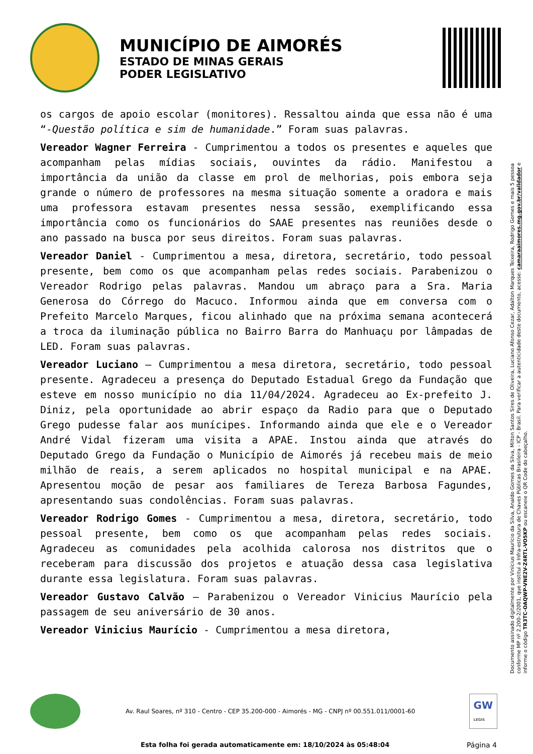MUNICÍPIO DE AIMORÉS
ESTADO DE MINAS GERAIS
PODER LEGISLATIVO
os cargos de apoio escolar (monitores). Ressaltou ainda que essa não é uma “-Questão política e sim de humanidade.” Foram suas palavras.
Vereador Wagner Ferreira - Cumprimentou a todos os presentes e aqueles que acompanham pelas mídias sociais, ouvintes da rádio. Manifestou a importância da união da classe em prol de melhorias, pois embora seja grande o número de professores na mesma situação somente a oradora e mais uma professora estavam presentes nessa sessão, exemplificando essa importância como os funcionários do SAAE presentes nas reuniões desde o ano passado na busca por seus direitos. Foram suas palavras.
Vereador Daniel - Cumprimentou a mesa, diretora, secretário, todo pessoal presente, bem como os que acompanham pelas redes sociais. Parabenizou o Vereador Rodrigo pelas palavras. Mandou um abraço para a Sra. Maria Generosa do Córrego do Macuco. Informou ainda que em conversa com o Prefeito Marcelo Marques, ficou alinhado que na próxima semana acontecerá a troca da iluminação pública no Bairro Barra do Manhuaçu por lâmpadas de LED. Foram suas palavras.
Vereador Luciano – Cumprimentou a mesa diretora, secretário, todo pessoal presente. Agradeceu a presença do Deputado Estadual Grego da Fundação que esteve em nosso município no dia 11/04/2024. Agradeceu ao Ex-prefeito J. Diniz, pela oportunidade ao abrir espaço da Radio para que o Deputado Grego pudesse falar aos munícipes. Informando ainda que ele e o Vereador André Vidal fizeram uma visita a APAE. Instou ainda que através do Deputado Grego da Fundação o Município de Aimorés já recebeu mais de meio milhão de reais, a serem aplicados no hospital municipal e na APAE. Apresentou moção de pesar aos familiares de Tereza Barbosa Fagundes, apresentando suas condolências. Foram suas palavras.
Vereador Rodrigo Gomes - Cumprimentou a mesa, diretora, secretário, todo pessoal presente, bem como os que acompanham pelas redes sociais. Agradeceu as comunidades pela acolhida calorosa nos distritos que o receberam para discussão dos projetos e atuação dessa casa legislativa durante essa legislatura. Foram suas palavras.
Vereador Gustavo Calvão – Parabenizou o Vereador Vinicius Maurício pela passagem de seu aniversário de 30 anos.
Vereador Vinicius Maurício - Cumprimentou a mesa diretora,
Documento assinado digitalmente por Vinícius Maurício da Silva, Analdo Gomes da Silva, Milton Santos Sires de Oliveira, Luciano Afonso Cezar, Adalton Marques Teixeira, Rodrigo Gomes e mais 5 pessoa conforme MP nº 2.200-2/2001, que institui a Infra-estrutura de Chaves Públicas Brasileira - ICP - Brasil. Para verificar a autenticidade deste documento, acesse: camaraaimores.mg.gov.br/validador e informe o código TR3TC-OAQWP-VNE2V-Z4RTL-VO5KP ou escaneie o QR Code do cabeçalho.
Av. Raul Soares, nº 310 - Centro - CEP 35.200-000 - Aimorés - MG - CNPJ nº 00.551.011/0001-60
GW
LEGIS
Esta folha foi gerada automaticamente em: 18/10/2024 às 05:48:04
Página 4